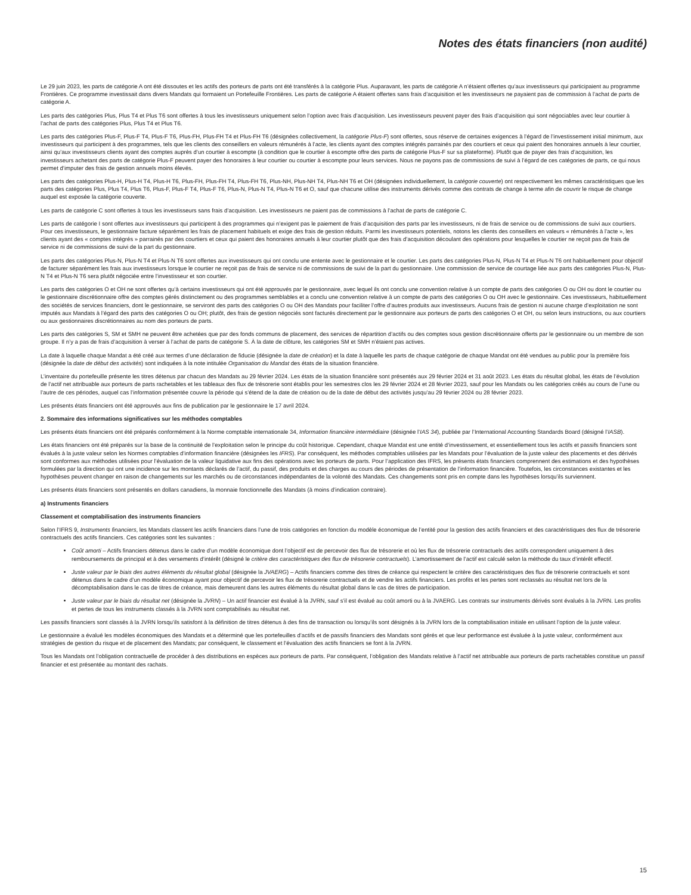Notes des états financiers (non audité)
Le 29 juin 2023, les parts de catégorie A ont été dissoutes et les actifs des porteurs de parts ont été transférés à la catégorie Plus. Auparavant, les parts de catégorie A n’étaient offertes qu’aux investisseurs qui participaient au programme Frontières. Ce programme investissait dans divers Mandats qui formaient un Portefeuille Frontières. Les parts de catégorie A étaient offertes sans frais d’acquisition et les investisseurs ne payaient pas de commission à l’achat de parts de catégorie A.
Les parts des catégories Plus, Plus T4 et Plus T6 sont offertes à tous les investisseurs uniquement selon l’option avec frais d’acquisition. Les investisseurs peuvent payer des frais d’acquisition qui sont négociables avec leur courtier à l’achat de parts des catégories Plus, Plus T4 et Plus T6.
Les parts des catégories Plus-F, Plus-F T4, Plus-F T6, Plus-FH, Plus-FH T4 et Plus-FH T6 (désignées collectivement, la catégorie Plus-F) sont offertes, sous réserve de certaines exigences à l’égard de l’investissement initial minimum, aux investisseurs qui participent à des programmes, tels que les clients des conseillers en valeurs rémunérés à l’acte, les clients ayant des comptes intégrés parrainés par des courtiers et ceux qui paient des honoraires annuels à leur courtier, ainsi qu’aux investisseurs clients ayant des comptes auprès d’un courtier à escompte (à condition que le courtier à escompte offre des parts de catégorie Plus-F sur sa plateforme). Plutôt que de payer des frais d’acquisition, les investisseurs achetant des parts de catégorie Plus-F peuvent payer des honoraires à leur courtier ou courtier à escompte pour leurs services. Nous ne payons pas de commissions de suivi à l’égard de ces catégories de parts, ce qui nous permet d’imputer des frais de gestion annuels moins élevés.
Les parts des catégories Plus-H, Plus-H T4, Plus-H T6, Plus-FH, Plus-FH T4, Plus-FH T6, Plus-NH, Plus-NH T4, Plus-NH T6 et OH (désignées individuellement, la catégorie couverte) ont respectivement les mêmes caractéristiques que les parts des catégories Plus, Plus T4, Plus T6, Plus-F, Plus-F T4, Plus-F T6, Plus-N, Plus-N T4, Plus-N T6 et O, sauf que chacune utilise des instruments dérivés comme des contrats de change à terme afin de couvrir le risque de change auquel est exposée la catégorie couverte.
Les parts de catégorie C sont offertes à tous les investisseurs sans frais d’acquisition. Les investisseurs ne paient pas de commissions à l’achat de parts de catégorie C.
Les parts de catégorie I sont offertes aux investisseurs qui participent à des programmes qui n’exigent pas le paiement de frais d’acquisition des parts par les investisseurs, ni de frais de service ou de commissions de suivi aux courtiers. Pour ces investisseurs, le gestionnaire facture séparément les frais de placement habituels et exige des frais de gestion réduits. Parmi les investisseurs potentiels, notons les clients des conseillers en valeurs « rémunérés à l’acte », les clients ayant des « comptes intégrés » parrainés par des courtiers et ceux qui paient des honoraires annuels à leur courtier plutôt que des frais d’acquisition découlant des opérations pour lesquelles le courtier ne reçoit pas de frais de service ni de commissions de suivi de la part du gestionnaire.
Les parts des catégories Plus-N, Plus-N T4 et Plus-N T6 sont offertes aux investisseurs qui ont conclu une entente avec le gestionnaire et le courtier. Les parts des catégories Plus-N, Plus-N T4 et Plus-N T6 ont habituellement pour objectif de facturer séparément les frais aux investisseurs lorsque le courtier ne reçoit pas de frais de service ni de commissions de suivi de la part du gestionnaire. Une commission de service de courtage liée aux parts des catégories Plus-N, Plus-N T4 et Plus-N T6 sera plutôt négociée entre l’investisseur et son courtier.
Les parts des catégories O et OH ne sont offertes qu’à certains investisseurs qui ont été approuvés par le gestionnaire, avec lequel ils ont conclu une convention relative à un compte de parts des catégories O ou OH ou dont le courtier ou le gestionnaire discrétionnaire offre des comptes gérés distinctement ou des programmes semblables et a conclu une convention relative à un compte de parts des catégories O ou OH avec le gestionnaire. Ces investisseurs, habituellement des sociétés de services financiers, dont le gestionnaire, se serviront des parts des catégories O ou OH des Mandats pour faciliter l’offre d’autres produits aux investisseurs. Aucuns frais de gestion ni aucune charge d’exploitation ne sont imputés aux Mandats à l’égard des parts des catégories O ou OH; plutôt, des frais de gestion négociés sont facturés directement par le gestionnaire aux porteurs de parts des catégories O et OH, ou selon leurs instructions, ou aux courtiers ou aux gestionnaires discrétionnaires au nom des porteurs de parts.
Les parts des catégories S, SM et SMH ne peuvent être achetées que par des fonds communs de placement, des services de répartition d’actifs ou des comptes sous gestion discrétionnaire offerts par le gestionnaire ou un membre de son groupe. Il n’y a pas de frais d’acquisition à verser à l’achat de parts de catégorie S. À la date de clôture, les catégories SM et SMH n’étaient pas actives.
La date à laquelle chaque Mandat a été créé aux termes d’une déclaration de fiducie (désignée la date de création) et la date à laquelle les parts de chaque catégorie de chaque Mandat ont été vendues au public pour la première fois (désignée la date de début des activités) sont indiquées à la note intitulée Organisation du Mandat des états de la situation financière.
L’inventaire du portefeuille présente les titres détenus par chacun des Mandats au 29 février 2024. Les états de la situation financière sont présentés aux 29 février 2024 et 31 août 2023. Les états du résultat global, les états de l’évolution de l’actif net attribuable aux porteurs de parts rachetables et les tableaux des flux de trésorerie sont établis pour les semestres clos les 29 février 2024 et 28 février 2023, sauf pour les Mandats ou les catégories créés au cours de l’une ou l’autre de ces périodes, auquel cas l’information présentée couvre la période qui s’étend de la date de création ou de la date de début des activités jusqu’au 29 février 2024 ou 28 février 2023.
Les présents états financiers ont été approuvés aux fins de publication par le gestionnaire le 17 avril 2024.
2. Sommaire des informations significatives sur les méthodes comptables
Les présents états financiers ont été préparés conformément à la Norme comptable internationale 34, Information financière intermédiaire (désignée l’IAS 34), publiée par l’International Accounting Standards Board (désigné l’IASB).
Les états financiers ont été préparés sur la base de la continuité de l’exploitation selon le principe du coût historique. Cependant, chaque Mandat est une entité d’investissement, et essentiellement tous les actifs et passifs financiers sont évalués à la juste valeur selon les Normes comptables d’information financière (désignées les IFRS). Par conséquent, les méthodes comptables utilisées par les Mandats pour l’évaluation de la juste valeur des placements et des dérivés sont conformes aux méthodes utilisées pour l’évaluation de la valeur liquidative aux fins des opérations avec les porteurs de parts. Pour l’application des IFRS, les présents états financiers comprennent des estimations et des hypothèses formulées par la direction qui ont une incidence sur les montants déclarés de l’actif, du passif, des produits et des charges au cours des périodes de présentation de l’information financière. Toutefois, les circonstances existantes et les hypothèses peuvent changer en raison de changements sur les marchés ou de circonstances indépendantes de la volonté des Mandats. Ces changements sont pris en compte dans les hypothèses lorsqu’ils surviennent.
Les présents états financiers sont présentés en dollars canadiens, la monnaie fonctionnelle des Mandats (à moins d’indication contraire).
a) Instruments financiers
Classement et comptabilisation des instruments financiers
Selon l’IFRS 9, Instruments financiers, les Mandats classent les actifs financiers dans l’une de trois catégories en fonction du modèle économique de l’entité pour la gestion des actifs financiers et des caractéristiques des flux de trésorerie contractuels des actifs financiers. Ces catégories sont les suivantes :
Coût amorti – Actifs financiers détenus dans le cadre d’un modèle économique dont l’objectif est de percevoir des flux de trésorerie et où les flux de trésorerie contractuels des actifs correspondent uniquement à des remboursements de principal et à des versements d’intérêt (désigné le critère des caractéristiques des flux de trésorerie contractuels). L’amortissement de l’actif est calculé selon la méthode du taux d’intérêt effectif.
Juste valeur par le biais des autres éléments du résultat global (désignée la JVAERG) – Actifs financiers comme des titres de créance qui respectent le critère des caractéristiques des flux de trésorerie contractuels et sont détenus dans le cadre d’un modèle économique ayant pour objectif de percevoir les flux de trésorerie contractuels et de vendre les actifs financiers. Les profits et les pertes sont reclassés au résultat net lors de la décomptabilisation dans le cas de titres de créance, mais demeurent dans les autres éléments du résultat global dans le cas de titres de participation.
Juste valeur par le biais du résultat net (désignée la JVRN) – Un actif financier est évalué à la JVRN, sauf s’il est évalué au coût amorti ou à la JVAERG. Les contrats sur instruments dérivés sont évalués à la JVRN. Les profits et pertes de tous les instruments classés à la JVRN sont comptabilisés au résultat net.
Les passifs financiers sont classés à la JVRN lorsqu’ils satisfont à la définition de titres détenus à des fins de transaction ou lorsqu’ils sont désignés à la JVRN lors de la comptabilisation initiale en utilisant l’option de la juste valeur.
Le gestionnaire a évalué les modèles économiques des Mandats et a déterminé que les portefeuilles d’actifs et de passifs financiers des Mandats sont gérés et que leur performance est évaluée à la juste valeur, conformément aux stratégies de gestion du risque et de placement des Mandats; par conséquent, le classement et l’évaluation des actifs financiers se font à la JVRN.
Tous les Mandats ont l’obligation contractuelle de procéder à des distributions en espèces aux porteurs de parts. Par conséquent, l’obligation des Mandats relative à l’actif net attribuable aux porteurs de parts rachetables constitue un passif financier et est présentée au montant des rachats.
15